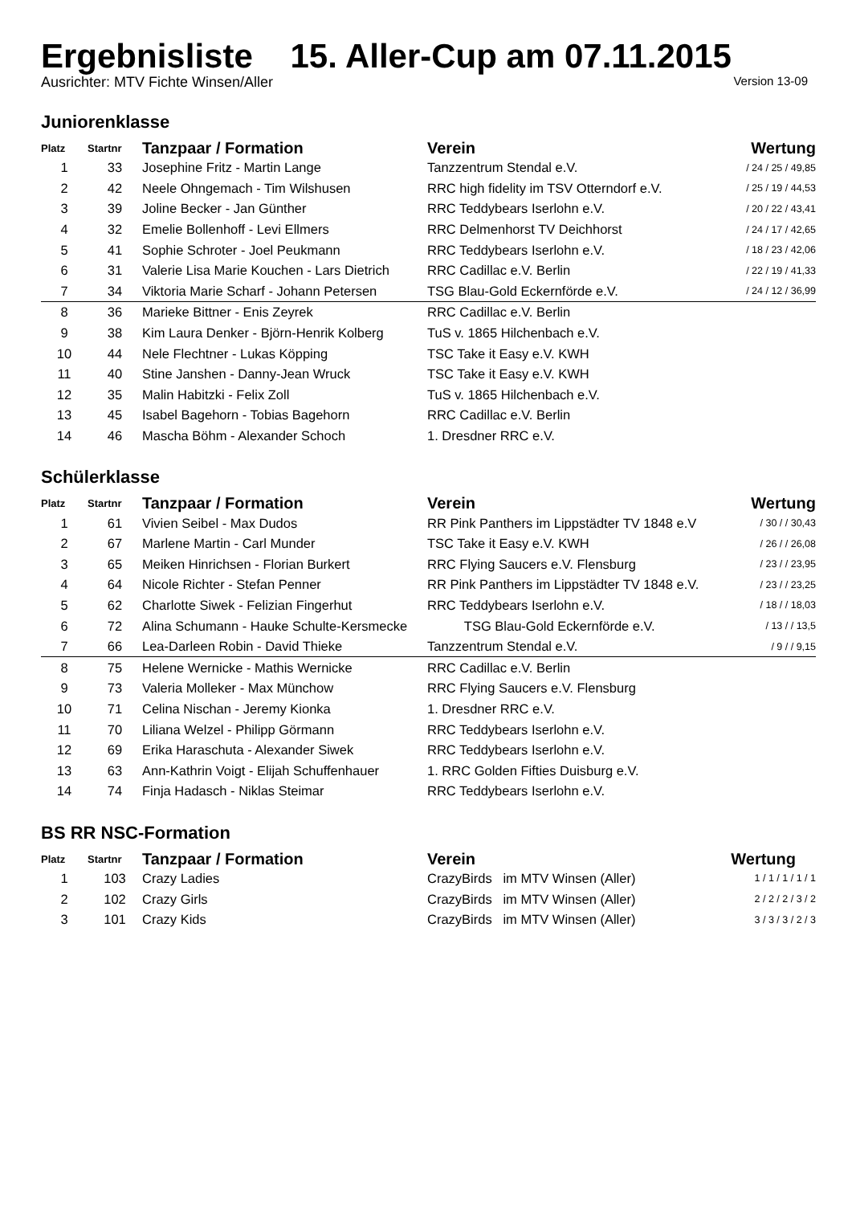Ergebnisliste 15. Aller-Cup am 07.11.2015
Ausrichter: MTV Fichte Winsen/Aller Version 13-09
Juniorenklasse
| Platz | Startnr | Tanzpaar / Formation | Verein | Wertung |
| --- | --- | --- | --- | --- |
| 1 | 33 | Josephine Fritz - Martin Lange | Tanzzentrum Stendal e.V. | / 24 / 25 / 49,85 |
| 2 | 42 | Neele Ohngemach - Tim Wilshusen | RRC high fidelity im TSV Otterndorf e.V. | / 25 / 19 / 44,53 |
| 3 | 39 | Joline Becker - Jan Günther | RRC Teddybears Iserlohn e.V. | / 20 / 22 / 43,41 |
| 4 | 32 | Emelie Bollenhoff - Levi Ellmers | RRC Delmenhorst TV Deichhorst | / 24 / 17 / 42,65 |
| 5 | 41 | Sophie Schroter - Joel Peukmann | RRC Teddybears Iserlohn e.V. | / 18 / 23 / 42,06 |
| 6 | 31 | Valerie Lisa Marie Kouchen - Lars Dietrich | RRC Cadillac e.V. Berlin | / 22 / 19 / 41,33 |
| 7 | 34 | Viktoria Marie Scharf - Johann Petersen | TSG Blau-Gold Eckernförde e.V. | / 24 / 12 / 36,99 |
| 8 | 36 | Marieke Bittner - Enis Zeyrek | RRC Cadillac e.V. Berlin | |
| 9 | 38 | Kim Laura Denker - Björn-Henrik Kolberg | TuS v. 1865 Hilchenbach e.V. | |
| 10 | 44 | Nele Flechtner - Lukas Köpping | TSC Take it Easy e.V. KWH | |
| 11 | 40 | Stine Janshen - Danny-Jean Wruck | TSC Take it Easy e.V. KWH | |
| 12 | 35 | Malin Habitzki - Felix Zoll | TuS v. 1865 Hilchenbach e.V. | |
| 13 | 45 | Isabel Bagehorn - Tobias Bagehorn | RRC Cadillac e.V. Berlin | |
| 14 | 46 | Mascha Böhm - Alexander Schoch | 1. Dresdner RRC e.V. | |
Schülerklasse
| Platz | Startnr | Tanzpaar / Formation | Verein | Wertung |
| --- | --- | --- | --- | --- |
| 1 | 61 | Vivien Seibel - Max Dudos | RR Pink Panthers im Lippstädter TV 1848 e.V | / 30 / / 30,43 |
| 2 | 67 | Marlene Martin - Carl Munder | TSC Take it Easy e.V. KWH | / 26 / / 26,08 |
| 3 | 65 | Meiken Hinrichsen - Florian Burkert | RRC Flying Saucers e.V. Flensburg | / 23 / / 23,95 |
| 4 | 64 | Nicole Richter - Stefan Penner | RR Pink Panthers im Lippstädter TV 1848 e.V. | / 23 / / 23,25 |
| 5 | 62 | Charlotte Siwek - Felizian Fingerhut | RRC Teddybears Iserlohn e.V. | / 18 / / 18,03 |
| 6 | 72 | Alina Schumann - Hauke Schulte-Kersmecke | TSG Blau-Gold Eckernförde e.V. | / 13 / / 13,5 |
| 7 | 66 | Lea-Darleen Robin - David Thieke | Tanzzentrum Stendal e.V. | / 9 / / 9,15 |
| 8 | 75 | Helene Wernicke - Mathis Wernicke | RRC Cadillac e.V. Berlin | |
| 9 | 73 | Valeria Molleker - Max Münchow | RRC Flying Saucers e.V. Flensburg | |
| 10 | 71 | Celina Nischan - Jeremy Kionka | 1. Dresdner RRC e.V. | |
| 11 | 70 | Liliana Welzel - Philipp Görmann | RRC Teddybears Iserlohn e.V. | |
| 12 | 69 | Erika Haraschuta - Alexander Siwek | RRC Teddybears Iserlohn e.V. | |
| 13 | 63 | Ann-Kathrin Voigt - Elijah Schuffenhauer | 1. RRC Golden Fifties Duisburg e.V. | |
| 14 | 74 | Finja Hadasch - Niklas Steimar | RRC Teddybears Iserlohn e.V. | |
BS RR NSC-Formation
| Platz | Startnr | Tanzpaar / Formation | Verein | Wertung |
| --- | --- | --- | --- | --- |
| 1 | 103 | Crazy Ladies | CrazyBirds im MTV Winsen (Aller) | 1 / 1 / 1 / 1 / 1 |
| 2 | 102 | Crazy Girls | CrazyBirds im MTV Winsen (Aller) | 2 / 2 / 2 / 3 / 2 |
| 3 | 101 | Crazy Kids | CrazyBirds im MTV Winsen (Aller) | 3 / 3 / 3 / 2 / 3 |